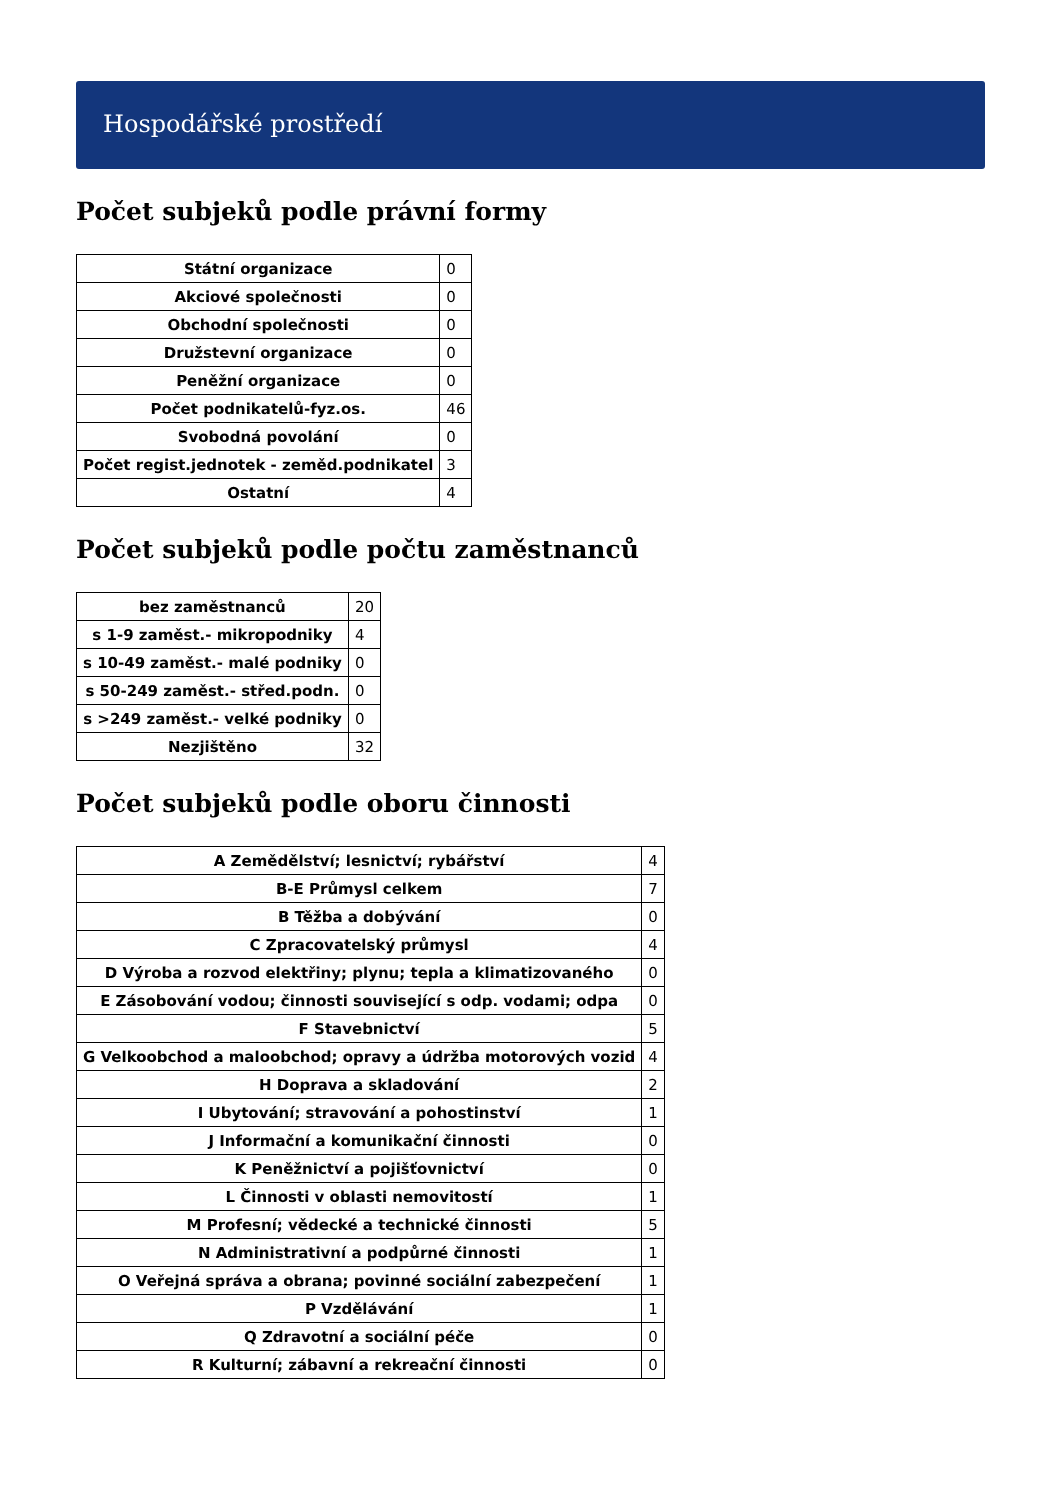Hospodářské prostředí
Počet subjeků podle právní formy
| Státní organizace | 0 |
| Akciové společnosti | 0 |
| Obchodní společnosti | 0 |
| Družstevní organizace | 0 |
| Peněžní organizace | 0 |
| Počet podnikatelů-fyz.os. | 46 |
| Svobodná povolání | 0 |
| Počet regist.jednotek - zeměd.podnikatel | 3 |
| Ostatní | 4 |
Počet subjeků podle počtu zaměstnanců
| bez zaměstnanců | 20 |
| s 1-9 zaměst.- mikropodniky | 4 |
| s 10-49 zaměst.- malé podniky | 0 |
| s 50-249 zaměst.- střed.podn. | 0 |
| s >249 zaměst.- velké podniky | 0 |
| Nezjištěno | 32 |
Počet subjeků podle oboru činnosti
| A Zemědělství; lesnictví; rybářství | 4 |
| B-E Průmysl celkem | 7 |
| B Těžba a dobývání | 0 |
| C Zpracovatelský průmysl | 4 |
| D Výroba a rozvod elektřiny; plynu; tepla a klimatizovaného | 0 |
| E Zásobování vodou; činnosti související s odp. vodami; odpa | 0 |
| F Stavebnictví | 5 |
| G Velkoobchod a maloobchod; opravy a údržba motorových vozid | 4 |
| H Doprava a skladování | 2 |
| I Ubytování; stravování a pohostinství | 1 |
| J Informační a komunikační činnosti | 0 |
| K Peněžnictví a pojišťovnictví | 0 |
| L Činnosti v oblasti nemovitostí | 1 |
| M Profesní; vědecké a technické činnosti | 5 |
| N Administrativní a podpůrné činnosti | 1 |
| O Veřejná správa a obrana; povinné sociální zabezpečení | 1 |
| P Vzdělávání | 1 |
| Q Zdravotní a sociální péče | 0 |
| R Kulturní; zábavní a rekreační činnosti | 0 |